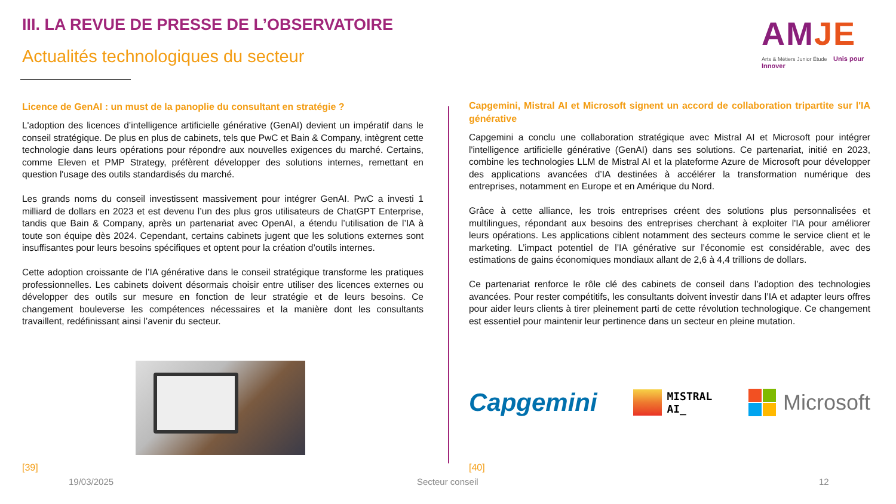III. LA REVUE DE PRESSE DE L’OBSERVATOIRE
Actualités technologiques du secteur
AMJE
Arts & Métiers Junior Étude Unis pour Innover
Licence de GenAI : un must de la panoplie du consultant en stratégie ?
L'adoption des licences d’intelligence artificielle générative (GenAI) devient un impératif dans le conseil stratégique. De plus en plus de cabinets, tels que PwC et Bain & Company, intègrent cette technologie dans leurs opérations pour répondre aux nouvelles exigences du marché. Certains, comme Eleven et PMP Strategy, préfèrent développer des solutions internes, remettant en question l'usage des outils standardisés du marché.
Les grands noms du conseil investissent massivement pour intégrer GenAI. PwC a investi 1 milliard de dollars en 2023 et est devenu l’un des plus gros utilisateurs de ChatGPT Enterprise, tandis que Bain & Company, après un partenariat avec OpenAI, a étendu l’utilisation de l’IA à toute son équipe dès 2024. Cependant, certains cabinets jugent que les solutions externes sont insuffisantes pour leurs besoins spécifiques et optent pour la création d’outils internes.
Cette adoption croissante de l’IA générative dans le conseil stratégique transforme les pratiques professionnelles. Les cabinets doivent désormais choisir entre utiliser des licences externes ou développer des outils sur mesure en fonction de leur stratégie et de leurs besoins. Ce changement bouleverse les compétences nécessaires et la manière dont les consultants travaillent, redéfinissant ainsi l’avenir du secteur.
Capgemini, Mistral AI et Microsoft signent un accord de collaboration tripartite sur l'IA générative
Capgemini a conclu une collaboration stratégique avec Mistral AI et Microsoft pour intégrer l'intelligence artificielle générative (GenAI) dans ses solutions. Ce partenariat, initié en 2023, combine les technologies LLM de Mistral AI et la plateforme Azure de Microsoft pour développer des applications avancées d’IA destinées à accélérer la transformation numérique des entreprises, notamment en Europe et en Amérique du Nord.
Grâce à cette alliance, les trois entreprises créent des solutions plus personnalisées et multilingues, répondant aux besoins des entreprises cherchant à exploiter l'IA pour améliorer leurs opérations. Les applications ciblent notamment des secteurs comme le service client et le marketing. L’impact potentiel de l’IA générative sur l’économie est considérable, avec des estimations de gains économiques mondiaux allant de 2,6 à 4,4 trillions de dollars.
Ce partenariat renforce le rôle clé des cabinets de conseil dans l’adoption des technologies avancées. Pour rester compétitifs, les consultants doivent investir dans l’IA et adapter leurs offres pour aider leurs clients à tirer pleinement parti de cette révolution technologique. Ce changement est essentiel pour maintenir leur pertinence dans un secteur en pleine mutation.
Capgemini
MISTRAL
AI_
Microsoft
[39] [40]
19/03/2025 Secteur conseil 12